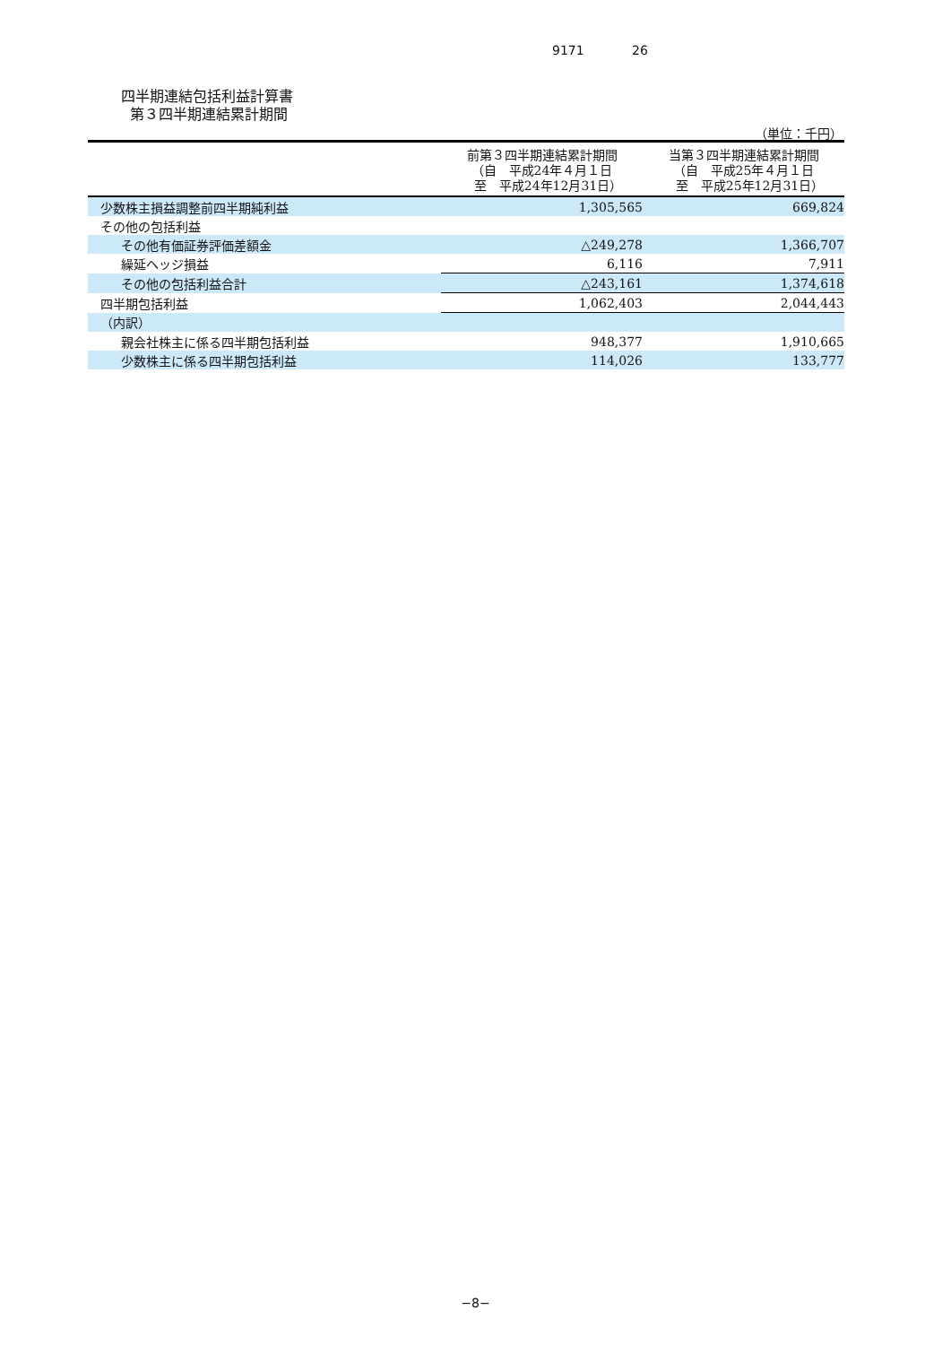9171 26
四半期連結包括利益計算書
第３四半期連結累計期間
（単位：千円）
| | 前第３四半期連結累計期間 （自 平成24年４月１日 至 平成24年12月31日） | 当第３四半期連結累計期間 （自 平成25年４月１日 至 平成25年12月31日） |
| --- | --- | --- |
| 少数株主損益調整前四半期純利益 | 1,305,565 | 669,824 |
| その他の包括利益 | | |
| その他有価証券評価差額金 | △249,278 | 1,366,707 |
| 繰延ヘッジ損益 | 6,116 | 7,911 |
| その他の包括利益合計 | △243,161 | 1,374,618 |
| 四半期包括利益 | 1,062,403 | 2,044,443 |
| （内訳） | | |
| 親会社株主に係る四半期包括利益 | 948,377 | 1,910,665 |
| 少数株主に係る四半期包括利益 | 114,026 | 133,777 |
−8−